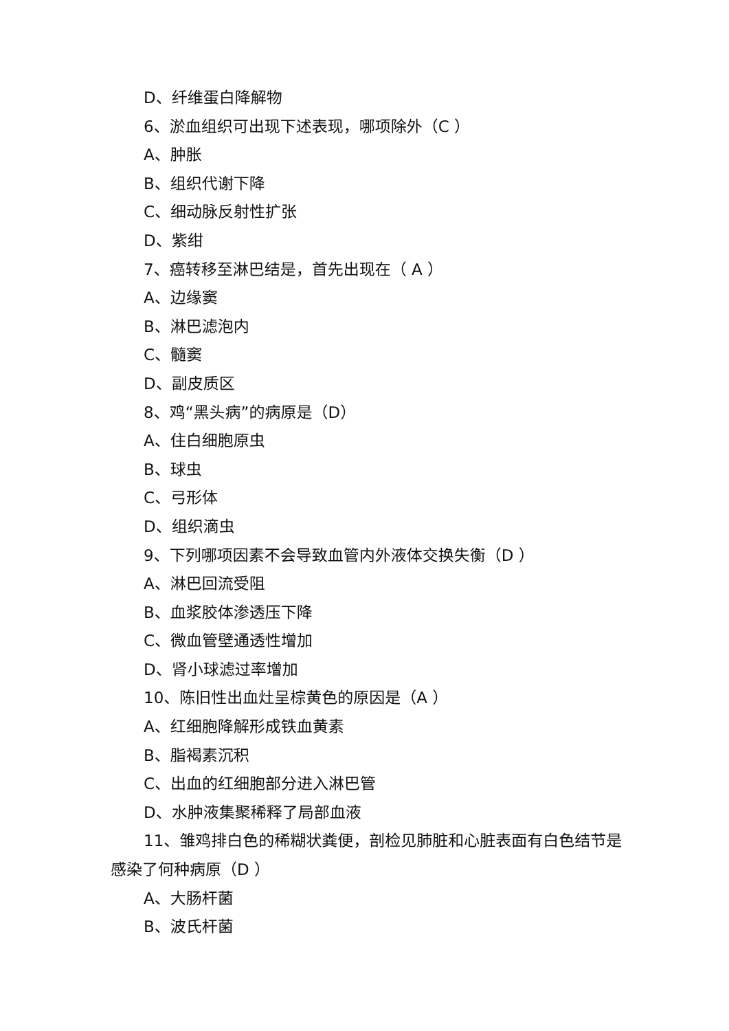D、纤维蛋白降解物
6、淤血组织可出现下述表现，哪项除外（C ）
A、肿胀
B、组织代谢下降
C、细动脉反射性扩张
D、紫绀
7、癌转移至淋巴结是，首先出现在（ A ）
A、边缘窦
B、淋巴滤泡内
C、髓窦
D、副皮质区
8、鸡“黑头病”的病原是（D）
A、住白细胞原虫
B、球虫
C、弓形体
D、组织滴虫
9、下列哪项因素不会导致血管内外液体交换失衡（D ）
A、淋巴回流受阻
B、血浆胶体渗透压下降
C、微血管壁通透性增加
D、肾小球滤过率增加
10、陈旧性出血灶呈棕黄色的原因是（A ）
A、红细胞降解形成铁血黄素
B、脂褐素沉积
C、出血的红细胞部分进入淋巴管
D、水肿液集聚稀释了局部血液
11、雏鸡排白色的稀糊状粪便，剖检见肺脏和心脏表面有白色结节是感染了何种病原（D ）
A、大肠杆菌
B、波氏杆菌